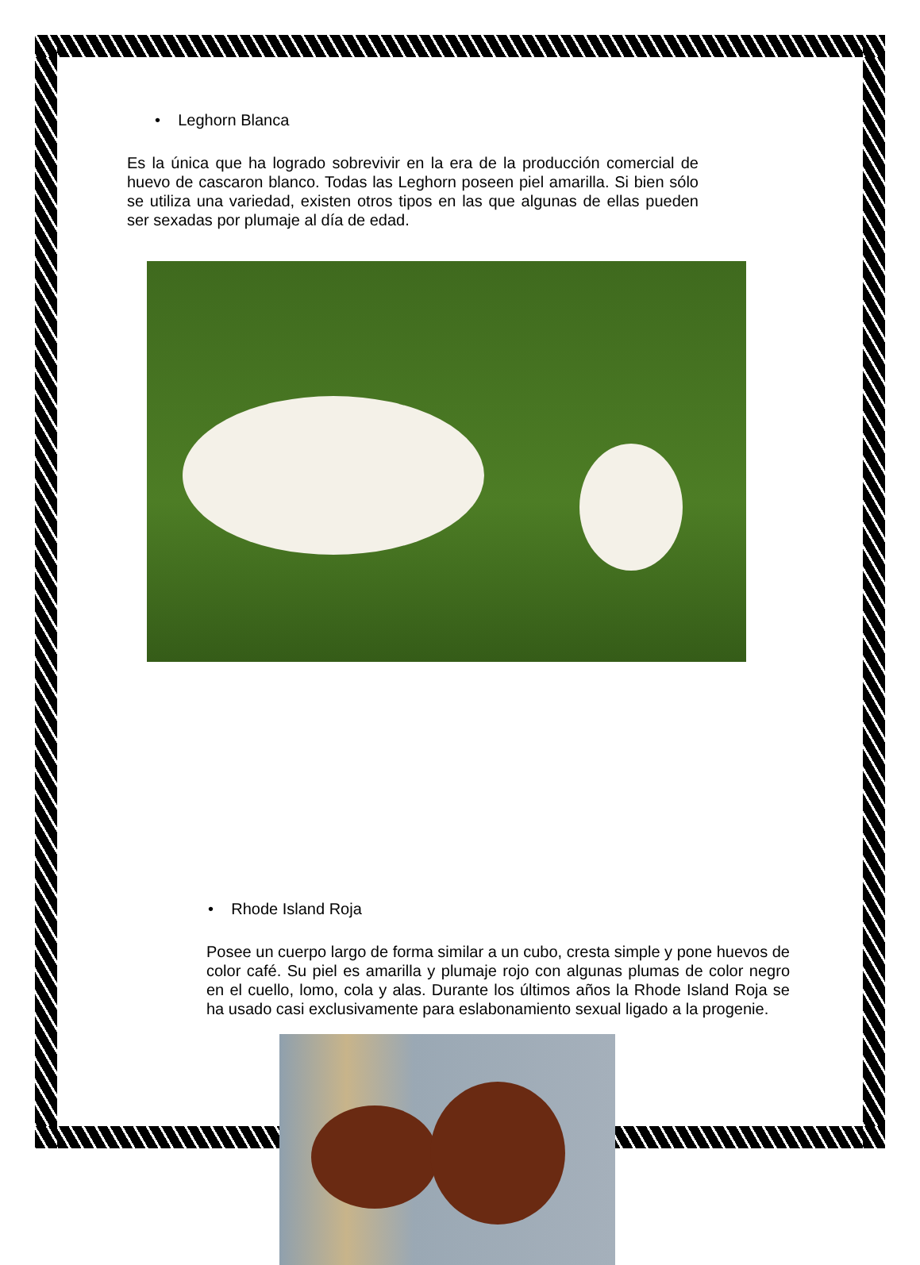• Leghorn Blanca
Es la única que ha logrado sobrevivir en la era de la producción comercial de huevo de cascaron blanco. Todas las Leghorn poseen piel amarilla. Si bien sólo se utiliza una variedad, existen otros tipos en las que algunas de ellas pueden ser sexadas por plumaje al día de edad.
• Rhode Island Roja
Posee un cuerpo largo de forma similar a un cubo, cresta simple y pone huevos de color café. Su piel es amarilla y plumaje rojo con algunas plumas de color negro en el cuello, lomo, cola y alas. Durante los últimos años la Rhode Island Roja se ha usado casi exclusivamente para eslabonamiento sexual ligado a la progenie.